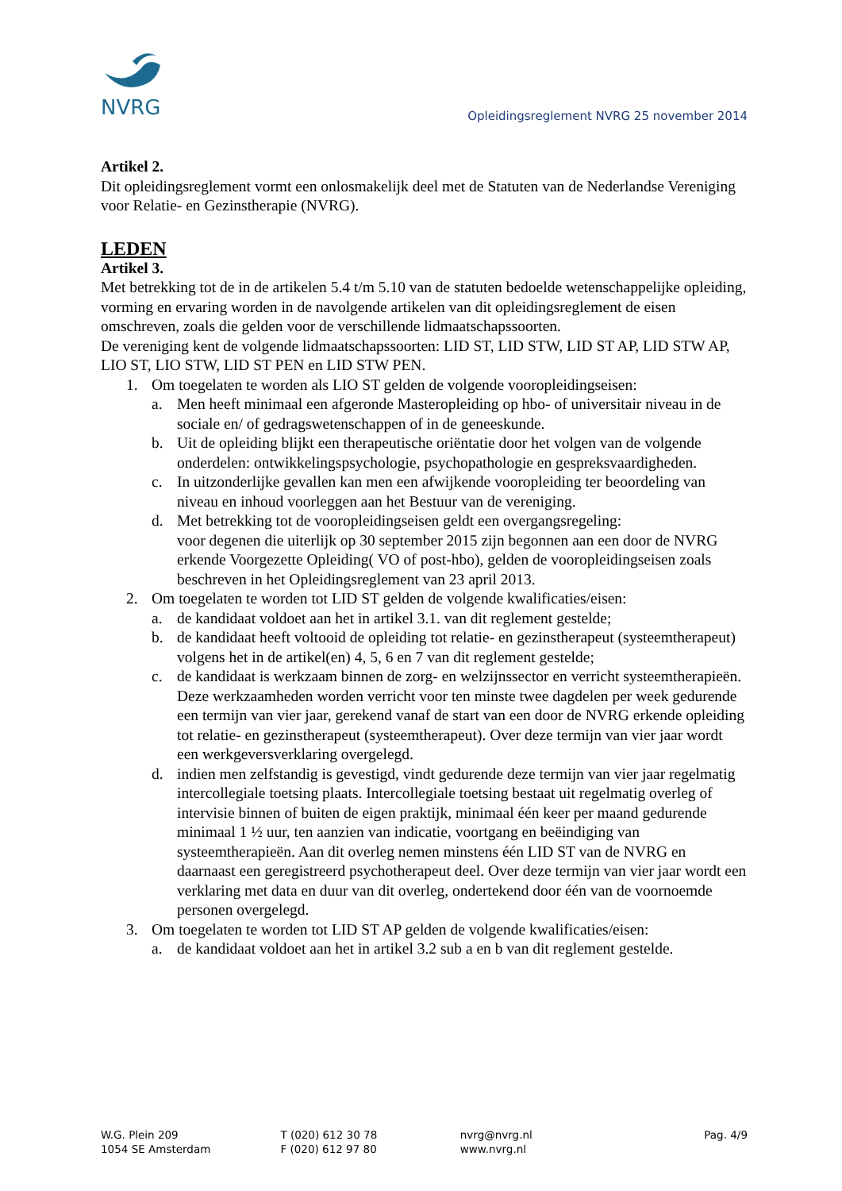NVRG
Opleidingsreglement NVRG 25 november 2014
Artikel 2.
Dit opleidingsreglement vormt een onlosmakelijk deel met de Statuten van de Nederlandse Vereniging voor Relatie- en Gezinstherapie (NVRG).
LEDEN
Artikel 3.
Met betrekking tot de in de artikelen 5.4 t/m 5.10 van de statuten bedoelde wetenschappelijke opleiding, vorming en ervaring worden in de navolgende artikelen van dit opleidingsreglement de eisen omschreven, zoals die gelden voor de verschillende lidmaatschapssoorten.
De vereniging kent de volgende lidmaatschapssoorten: LID ST, LID STW, LID ST AP, LID STW AP, LIO ST, LIO STW, LID ST PEN en LID STW PEN.
1. Om toegelaten te worden als LIO ST gelden de volgende vooropleidingseisen:
a. Men heeft minimaal een afgeronde Masteropleiding op hbo- of universitair niveau in de sociale en/ of gedragswetenschappen of in de geneeskunde.
b. Uit de opleiding blijkt een therapeutische oriëntatie door het volgen van de volgende onderdelen: ontwikkelingspsychologie, psychopathologie en gespreksvaardigheden.
c. In uitzonderlijke gevallen kan men een afwijkende vooropleiding ter beoordeling van niveau en inhoud voorleggen aan het Bestuur van de vereniging.
d. Met betrekking tot de vooropleidingseisen geldt een overgangsregeling:
voor degenen die uiterlijk op 30 september 2015 zijn begonnen aan een door de NVRG erkende Voorgezette Opleiding( VO of post-hbo), gelden de vooropleidingseisen zoals beschreven in het Opleidingsreglement van 23 april 2013.
2. Om toegelaten te worden tot LID ST gelden de volgende kwalificaties/eisen:
a. de kandidaat voldoet aan het in artikel 3.1. van dit reglement gestelde;
b. de kandidaat heeft voltooid de opleiding tot relatie- en gezinstherapeut (systeemtherapeut) volgens het in de artikel(en) 4, 5, 6 en 7 van dit reglement gestelde;
c. de kandidaat is werkzaam binnen de zorg- en welzijnssector en verricht systeemtherapieën. Deze werkzaamheden worden verricht voor ten minste twee dagdelen per week gedurende een termijn van vier jaar, gerekend vanaf de start van een door de NVRG erkende opleiding tot relatie- en gezinstherapeut (systeemtherapeut). Over deze termijn van vier jaar wordt een werkgeversverklaring overgelegd.
d. indien men zelfstandig is gevestigd, vindt gedurende deze termijn van vier jaar regelmatig intercollegiale toetsing plaats. Intercollegiale toetsing bestaat uit regelmatig overleg of intervisie binnen of buiten de eigen praktijk, minimaal één keer per maand gedurende minimaal 1 ½ uur, ten aanzien van indicatie, voortgang en beëindiging van systeemtherapieën. Aan dit overleg nemen minstens één LID ST van de NVRG en daarnaast een geregistreerd psychotherapeut deel. Over deze termijn van vier jaar wordt een verklaring met data en duur van dit overleg, ondertekend door één van de voornoemde personen overgelegd.
3. Om toegelaten te worden tot LID ST AP gelden de volgende kwalificaties/eisen:
a. de kandidaat voldoet aan het in artikel 3.2 sub a en b van dit reglement gestelde.
W.G. Plein 209
1054 SE Amsterdam
T (020) 612 30 78
F (020) 612 97 80
nvrg@nvrg.nl
www.nvrg.nl
Pag. 4/9